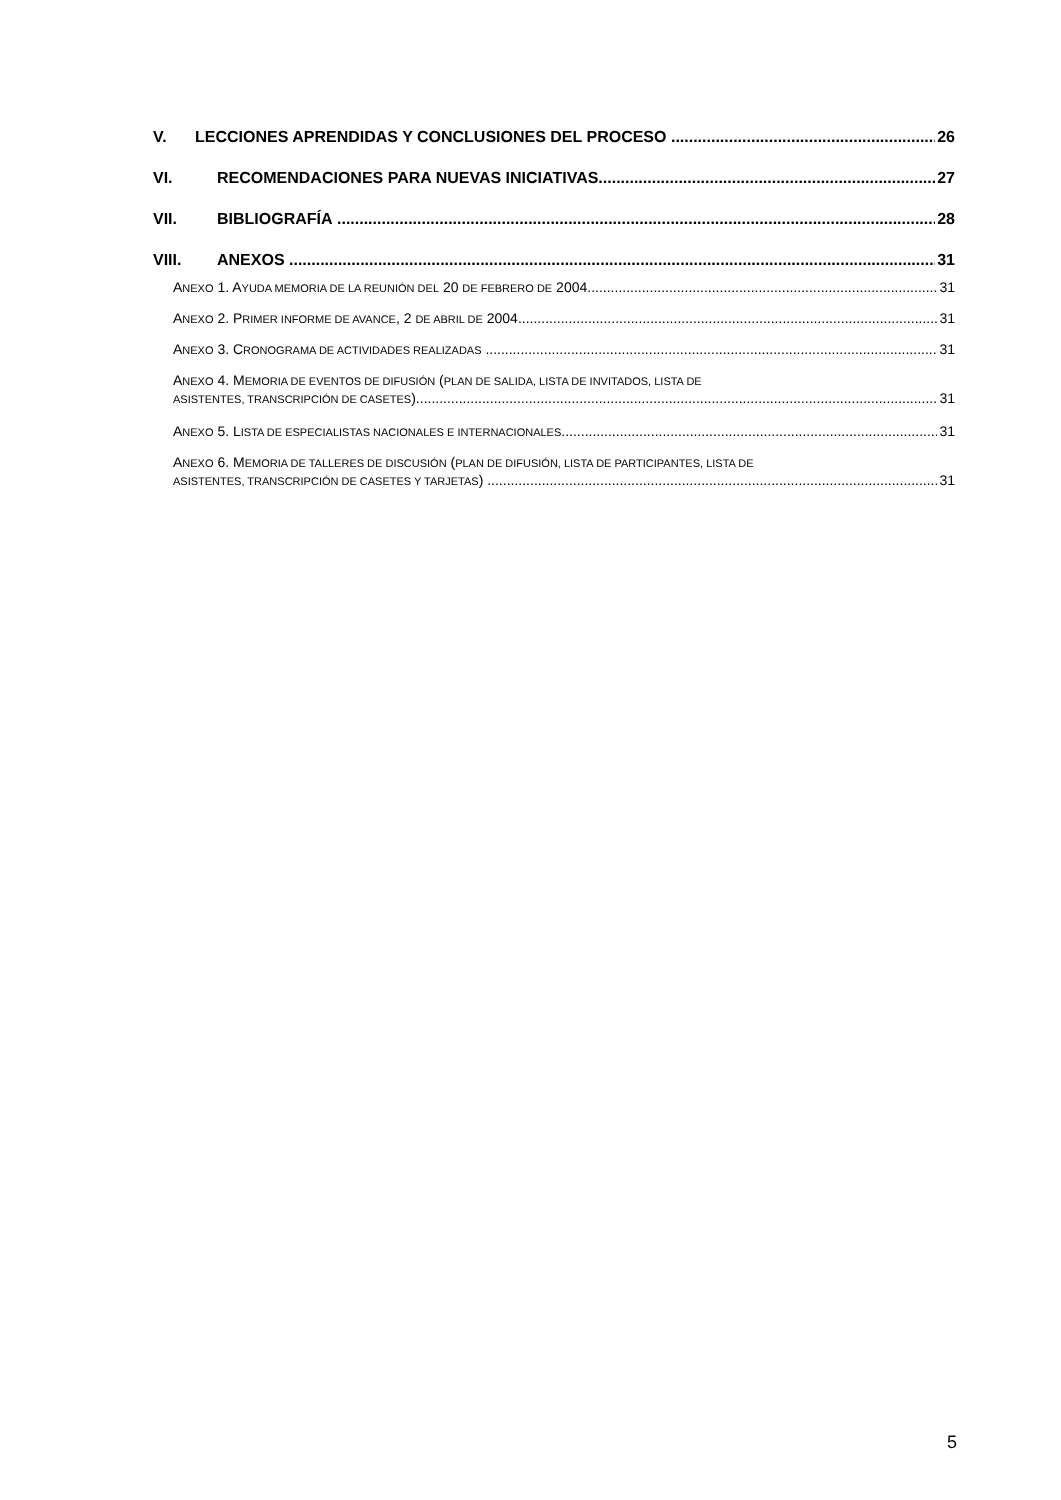V. LECCIONES APRENDIDAS Y CONCLUSIONES DEL PROCESO 26
VI. RECOMENDACIONES PARA NUEVAS INICIATIVAS 27
VII. BIBLIOGRAFÍA 28
VIII. ANEXOS 31
ANEXO 1. AYUDA MEMORIA DE LA REUNIÓN DEL 20 DE FEBRERO DE 2004 31
ANEXO 2. PRIMER INFORME DE AVANCE, 2 DE ABRIL DE 2004 31
ANEXO 3. CRONOGRAMA DE ACTIVIDADES REALIZADAS 31
ANEXO 4. MEMORIA DE EVENTOS DE DIFUSIÓN (PLAN DE SALIDA, LISTA DE INVITADOS, LISTA DE
ASISTENTES, TRANSCRIPCIÓN DE CASETES) 31
ANEXO 5. LISTA DE ESPECIALISTAS NACIONALES E INTERNACIONALES 31
ANEXO 6. MEMORIA DE TALLERES DE DISCUSIÓN (PLAN DE DIFUSIÓN, LISTA DE PARTICIPANTES, LISTA DE
ASISTENTES, TRANSCRIPCIÓN DE CASETES Y TARJETAS) 31
5